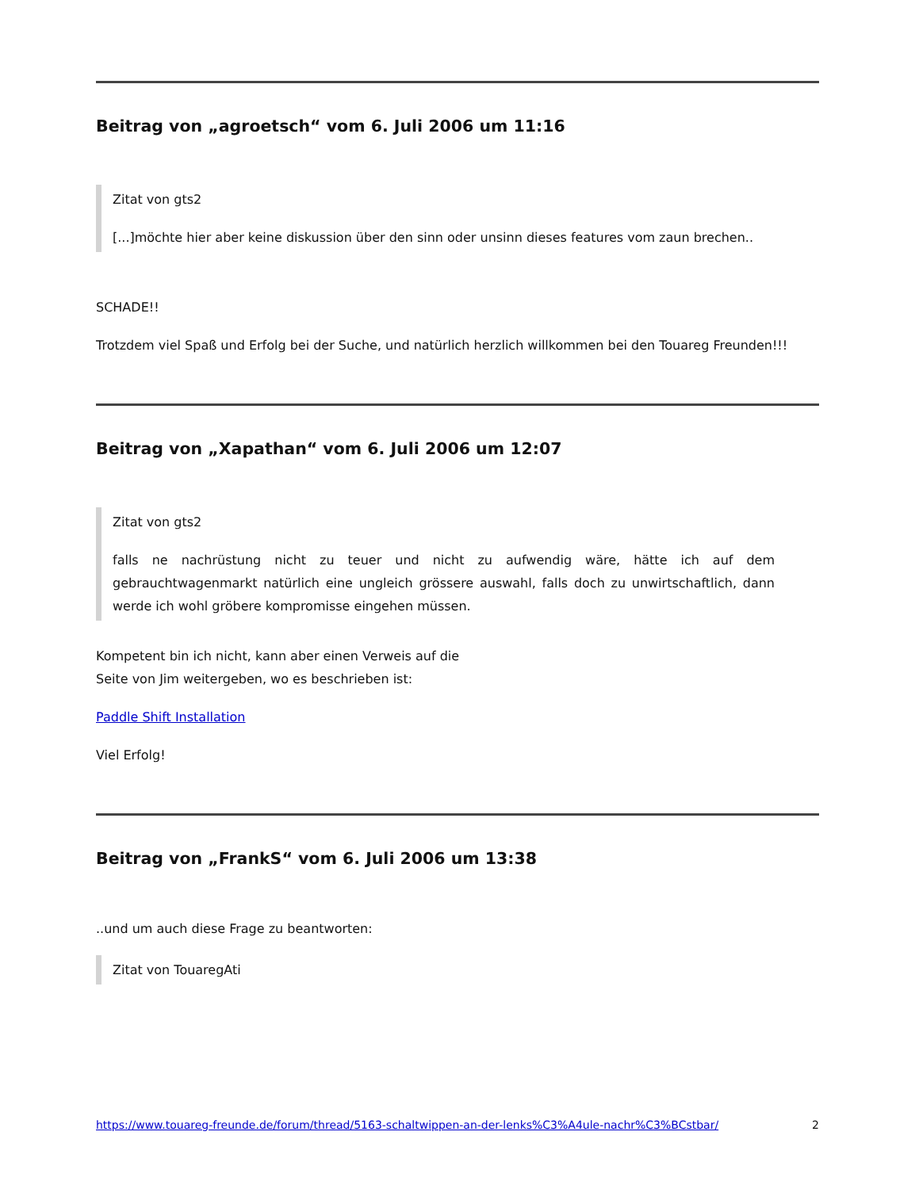Beitrag von „agroetsch“ vom 6. Juli 2006 um 11:16
Zitat von gts2
[...]möchte hier aber keine diskussion über den sinn oder unsinn dieses features vom zaun brechen..
SCHADE!!
Trotzdem viel Spaß und Erfolg bei der Suche, und natürlich herzlich willkommen bei den Touareg Freunden!!!
Beitrag von „Xapathan“ vom 6. Juli 2006 um 12:07
Zitat von gts2
falls ne nachrüstung nicht zu teuer und nicht zu aufwendig wäre, hätte ich auf dem gebrauchtwagenmarkt natürlich eine ungleich grössere auswahl, falls doch zu unwirtschaftlich, dann werde ich wohl gröbere kompromisse eingehen müssen.
Kompetent bin ich nicht, kann aber einen Verweis auf die
Seite von Jim weitergeben, wo es beschrieben ist:
Paddle Shift Installation
Viel Erfolg!
Beitrag von „FrankS“ vom 6. Juli 2006 um 13:38
..und um auch diese Frage zu beantworten:
Zitat von TouaregAti
https://www.touareg-freunde.de/forum/thread/5163-schaltwippen-an-der-lenks%C3%A4ule-nachr%C3%BCstbar/ 2